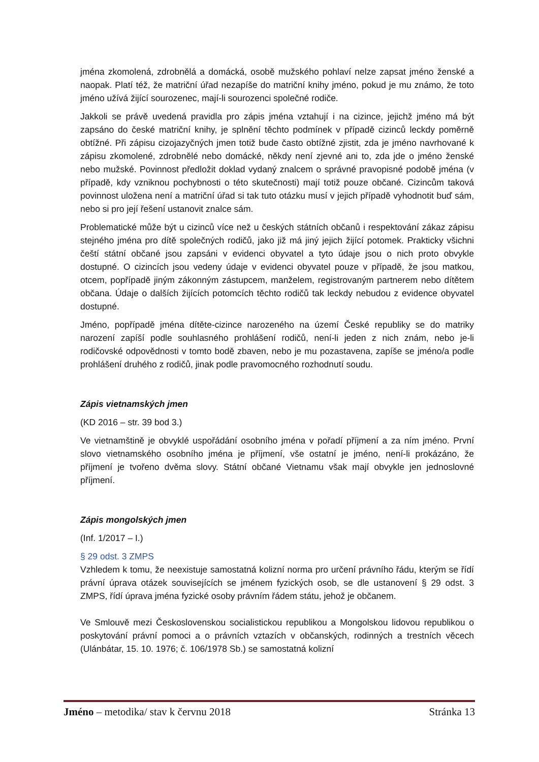jména zkomolená, zdrobnělá a domácká, osobě mužského pohlaví nelze zapsat jméno ženské a naopak. Platí též, že matriční úřad nezapíše do matriční knihy jméno, pokud je mu známo, že toto jméno užívá žijící sourozenec, mají-li sourozenci společné rodiče.
Jakkoli se právě uvedená pravidla pro zápis jména vztahují i na cizince, jejichž jméno má být zapsáno do české matriční knihy, je splnění těchto podmínek v případě cizinců leckdy poměrně obtížné. Při zápisu cizojazyčných jmen totiž bude často obtížné zjistit, zda je jméno navrhované k zápisu zkomolené, zdrobnělé nebo domácké, někdy není zjevné ani to, zda jde o jméno ženské nebo mužské. Povinnost předložit doklad vydaný znalcem o správné pravopisné podobě jména (v případě, kdy vzniknou pochybnosti o této skutečnosti) mají totiž pouze občané. Cizincům taková povinnost uložena není a matriční úřad si tak tuto otázku musí v jejich případě vyhodnotit buď sám, nebo si pro její řešení ustanovit znalce sám.
Problematické může být u cizinců více než u českých státních občanů i respektování zákaz zápisu stejného jména pro dítě společných rodičů, jako již má jiný jejich žijící potomek. Prakticky všichni čeští státní občané jsou zapsáni v evidenci obyvatel a tyto údaje jsou o nich proto obvykle dostupné. O cizincích jsou vedeny údaje v evidenci obyvatel pouze v případě, že jsou matkou, otcem, popřípadě jiným zákonným zástupcem, manželem, registrovaným partnerem nebo dítětem občana. Údaje o dalších žijících potomcích těchto rodičů tak leckdy nebudou z evidence obyvatel dostupné.
Jméno, popřípadě jména dítěte-cizince narozeného na území České republiky se do matriky narození zapíší podle souhlasného prohlášení rodičů, není-li jeden z nich znám, nebo je-li rodičovské odpovědnosti v tomto bodě zbaven, nebo je mu pozastavena, zapíše se jméno/a podle prohlášení druhého z rodičů, jinak podle pravomocného rozhodnutí soudu.
Zápis vietnamských jmen
(KD 2016 – str. 39 bod 3.)
Ve vietnamštině je obvyklé uspořádání osobního jména v pořadí příjmení a za ním jméno. První slovo vietnamského osobního jména je příjmení, vše ostatní je jméno, není-li prokázáno, že příjmení je tvořeno dvěma slovy. Státní občané Vietnamu však mají obvykle jen jednoslovné příjmení.
Zápis mongolských jmen
(Inf. 1/2017 – I.)
§ 29 odst. 3 ZMPS
Vzhledem k tomu, že neexistuje samostatná kolizní norma pro určení právního řádu, kterým se řídí právní úprava otázek souvisejících se jménem fyzických osob, se dle ustanovení § 29 odst. 3 ZMPS, řídí úprava jména fyzické osoby právním řádem státu, jehož je občanem.
Ve Smlouvě mezi Československou socialistickou republikou a Mongolskou lidovou republikou o poskytování právní pomoci a o právních vztazích v občanských, rodinných a trestních věcech (Ulánbátar, 15. 10. 1976; č. 106/1978 Sb.) se samostatná kolizní
Jméno – metodika/ stav k červnu 2018 Stránka 13